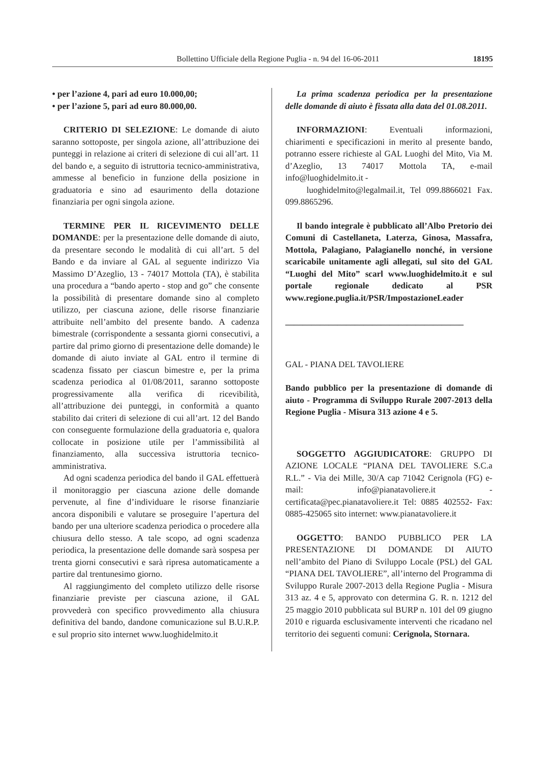Bollettino Ufficiale della Regione Puglia - n. 94 del 16-06-2011 18195
• per l’azione 4, pari ad euro 10.000,00;
• per l’azione 5, pari ad euro 80.000,00.
CRITERIO DI SELEZIONE: Le domande di aiuto saranno sottoposte, per singola azione, all’attribuzione dei punteggi in relazione ai criteri di selezione di cui all’art. 11 del bando e, a seguito di istruttoria tecnico-amministrativa, ammesse al beneficio in funzione della posizione in graduatoria e sino ad esaurimento della dotazione finanziaria per ogni singola azione.
TERMINE PER IL RICEVIMENTO DELLE DOMANDE: per la presentazione delle domande di aiuto, da presentare secondo le modalità di cui all’art. 5 del Bando e da inviare al GAL al seguente indirizzo Via Massimo D’Azeglio, 13 - 74017 Mottola (TA), è stabilita una procedura a “bando aperto - stop and go” che consente la possibilità di presentare domande sino al completo utilizzo, per ciascuna azione, delle risorse finanziarie attribuite nell’ambito del presente bando. A cadenza bimestrale (corrispondente a sessanta giorni consecutivi, a partire dal primo giorno di presentazione delle domande) le domande di aiuto inviate al GAL entro il termine di scadenza fissato per ciascun bimestre e, per la prima scadenza periodica al 01/08/2011, saranno sottoposte progressivamente alla verifica di ricevibilità, all’attribuzione dei punteggi, in conformità a quanto stabilito dai criteri di selezione di cui all’art. 12 del Bando con conseguente formulazione della graduatoria e, qualora collocate in posizione utile per l’ammissibilità al finanziamento, alla successiva istruttoria tecnico-amministrativa.
Ad ogni scadenza periodica del bando il GAL effettuerà il monitoraggio per ciascuna azione delle domande pervenute, al fine d’individuare le risorse finanziarie ancora disponibili e valutare se proseguire l’apertura del bando per una ulteriore scadenza periodica o procedere alla chiusura dello stesso. A tale scopo, ad ogni scadenza periodica, la presentazione delle domande sarà sospesa per trenta giorni consecutivi e sarà ripresa automaticamente a partire dal trentunesimo giorno.
Al raggiungimento del completo utilizzo delle risorse finanziarie previste per ciascuna azione, il GAL provvederà con specifico provvedimento alla chiusura definitiva del bando, dandone comunicazione sul B.U.R.P. e sul proprio sito internet www.luoghidelmito.it
La prima scadenza periodica per la presentazione delle domande di aiuto è fissata alla data del 01.08.2011.
INFORMAZIONI: Eventuali informazioni, chiarimenti e specificazioni in merito al presente bando, potranno essere richieste al GAL Luoghi del Mito, Via M. d’Azeglio, 13 74017 Mottola TA, e-mail info@luoghidelmito.it -
luoghidelmito@legalmail.it, Tel 099.8866021 Fax. 099.8865296.
Il bando integrale è pubblicato all’Albo Pretorio dei Comuni di Castellaneta, Laterza, Ginosa, Massafra, Mottola, Palagiano, Palagianello nonché, in versione scaricabile unitamente agli allegati, sul sito del GAL “Luoghi del Mito” scarl www.luoghidelmito.it e sul portale regionale dedicato al PSR www.regione.puglia.it/PSR/ImpostazioneLeader
_________________________________________
GAL - PIANA DEL TAVOLIERE
Bando pubblico per la presentazione di domande di aiuto - Programma di Sviluppo Rurale 2007-2013 della Regione Puglia - Misura 313 azione 4 e 5.
SOGGETTO AGGIUDICATORE: GRUPPO DI AZIONE LOCALE “PIANA DEL TAVOLIERE S.C.a R.L.” - Via dei Mille, 30/A cap 71042 Cerignola (FG) e-mail: info@pianatavoliere.it - certificata@pec.pianatavoliere.it Tel: 0885 402552- Fax: 0885-425065 sito internet: www.pianatavoliere.it
OGGETTO: BANDO PUBBLICO PER LA PRESENTAZIONE DI DOMANDE DI AIUTO nell’ambito del Piano di Sviluppo Locale (PSL) del GAL “PIANA DEL TAVOLIERE”, all’interno del Programma di Sviluppo Rurale 2007-2013 della Regione Puglia - Misura 313 az. 4 e 5, approvato con determina G. R. n. 1212 del 25 maggio 2010 pubblicata sul BURP n. 101 del 09 giugno 2010 e riguarda esclusivamente interventi che ricadano nel territorio dei seguenti comuni: Cerignola, Stornara.